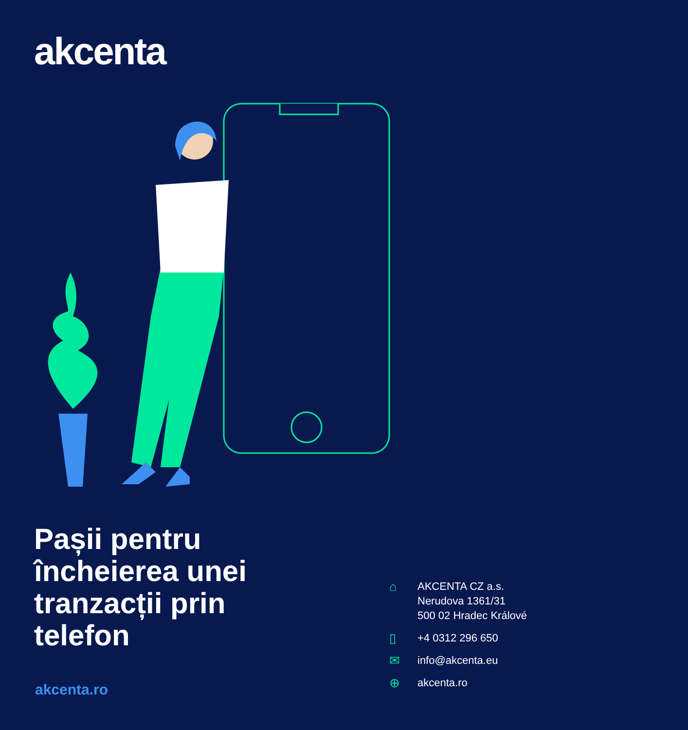akcenta
Pașii pentru încheierea unei tranzacții prin telefon
akcenta.ro
⌂
AKCENTA CZ a.s.
Nerudova 1361/31
500 02 Hradec Králové
▯
+4 0312 296 650
✉
info@akcenta.eu
⊕
akcenta.ro